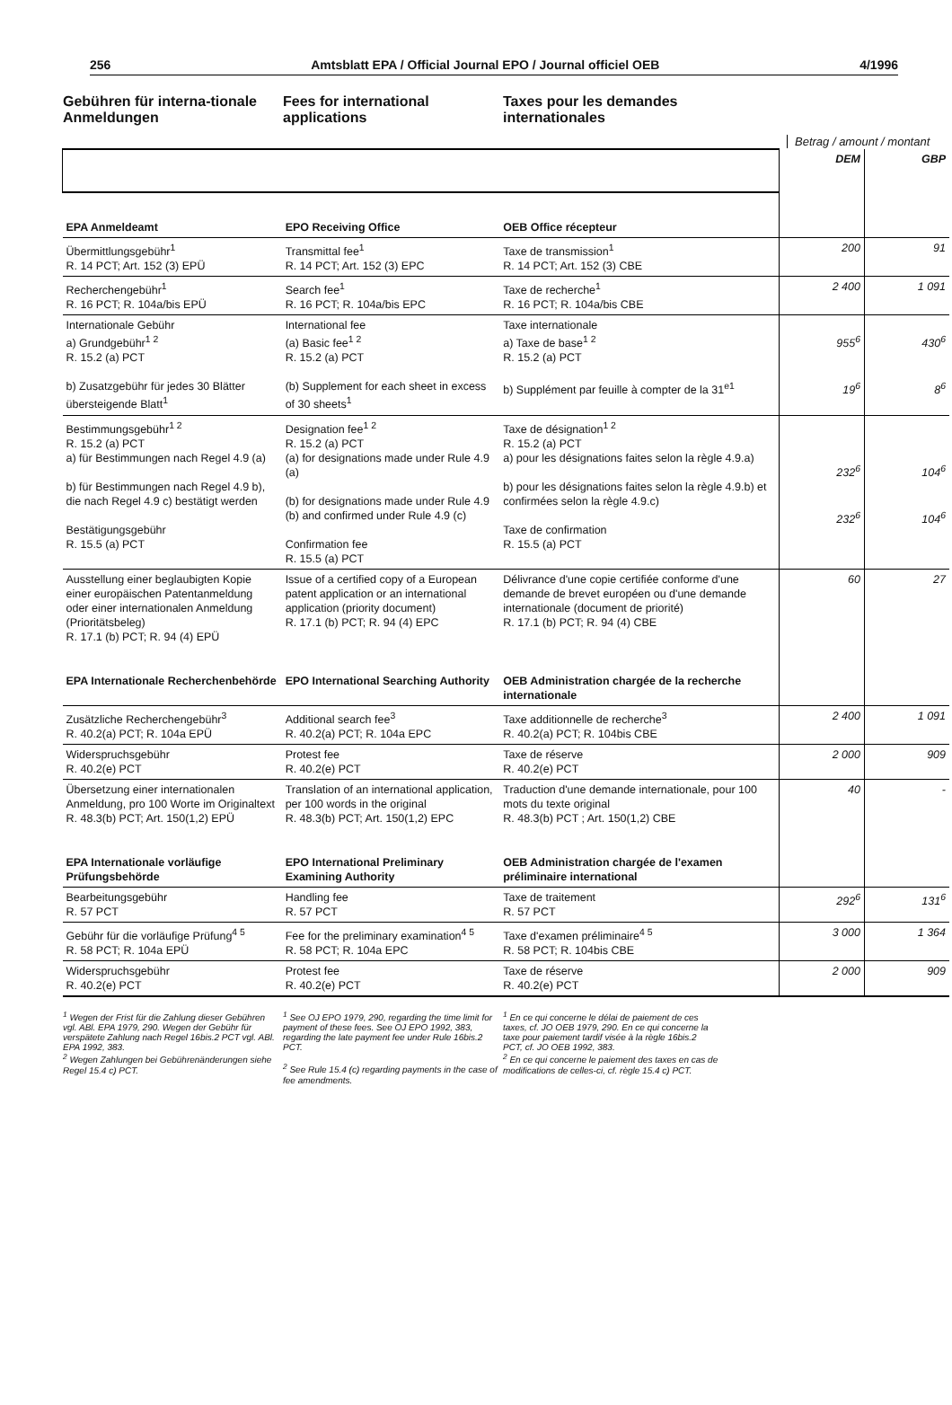256 Amtsblatt EPA / Official Journal EPO / Journal officiel OEB 4/1996
Gebühren für interna-tionale Anmeldungen
Fees for international applications
Taxes pour les demandes internationales
Betrag / amount / montant
| | | | DEM | GBP |
| EPA Anmeldeamt | EPO Receiving Office | OEB Office récepteur | | |
| Übermittlungsgebühr<sup>1</sup> R. 14 PCT; Art. 152 (3) EPÜ | Transmittal fee<sup>1</sup> R. 14 PCT; Art. 152 (3) EPC | Taxe de transmission<sup>1</sup> R. 14 PCT; Art. 152 (3) CBE | 200 | 91 |
| Recherchengebühr<sup>1</sup> R. 16 PCT; R. 104a/bis EPÜ | Search fee<sup>1</sup> R. 16 PCT; R. 104a/bis EPC | Taxe de recherche<sup>1</sup> R. 16 PCT; R. 104a/bis CBE | 2 400 | 1 091 |
| Internationale Gebühr a) Grundgebühr<sup>1 2</sup> R. 15.2 (a) PCT b) Zusatzgebühr für jedes 30 Blätter übersteigende Blatt<sup>1</sup> | International fee (a) Basic fee<sup>1 2</sup> R. 15.2 (a) PCT (b) Supplement for each sheet in excess of 30 sheets<sup>1</sup> | Taxe internationale a) Taxe de base<sup>1 2</sup> R. 15.2 (a) PCT b) Supplément par feuille à compter de la 31<sup>e1</sup> | 955<sup>6</sup> 19<sup>6</sup> | 430<sup>6</sup> 8<sup>6</sup> |
| Bestimmungsgebühr<sup>1 2</sup> R. 15.2 (a) PCT a) für Bestimmungen nach Regel 4.9 (a) b) für Bestimmungen nach Regel 4.9 b), die nach Regel 4.9 c) bestätigt werden Bestätigungsgebühr R. 15.5 (a) PCT | Designation fee<sup>1 2</sup> R. 15.2 (a) PCT (a) for designations made under Rule 4.9 (a) (b) for designations made under Rule 4.9 (b) and confirmed under Rule 4.9 (c) Confirmation fee R. 15.5 (a) PCT | Taxe de désignation<sup>1 2</sup> R. 15.2 (a) PCT a) pour les désignations faites selon la règle 4.9.a) b) pour les désignations faites selon la règle 4.9.b) et confirmées selon la règle 4.9.c) Taxe de confirmation R. 15.5 (a) PCT | 232<sup>6</sup> 232<sup>6</sup> | 104<sup>6</sup> 104<sup>6</sup> |
| Ausstellung einer beglaubigten Kopie einer europäischen Patentanmeldung oder einer internationalen Anmeldung (Prioritätsbeleg) R. 17.1 (b) PCT; R. 94 (4) EPÜ | Issue of a certified copy of a European patent application or an international application (priority document) R. 17.1 (b) PCT; R. 94 (4) EPC | Délivrance d'une copie certifiée conforme d'une demande de brevet européen ou d'une demande internationale (document de priorité) R. 17.1 (b) PCT; R. 94 (4) CBE | 60 | 27 |
| EPA Internationale Recherchenbehörde | EPO International Searching Authority | OEB Administration chargée de la recherche internationale | | |
| Zusätzliche Recherchengebühr<sup>3</sup> R. 40.2(a) PCT; R. 104a EPÜ | Additional search fee<sup>3</sup> R. 40.2(a) PCT; R. 104a EPC | Taxe additionnelle de recherche<sup>3</sup> R. 40.2(a) PCT; R. 104bis CBE | 2 400 | 1 091 |
| Widerspruchsgebühr R. 40.2(e) PCT | Protest fee R. 40.2(e) PCT | Taxe de réserve R. 40.2(e) PCT | 2 000 | 909 |
| Übersetzung einer internationalen Anmeldung, pro 100 Worte im Originaltext R. 48.3(b) PCT; Art. 150(1,2) EPÜ | Translation of an international application, per 100 words in the original R. 48.3(b) PCT; Art. 150(1,2) EPC | Traduction d'une demande internationale, pour 100 mots du texte original R. 48.3(b) PCT ; Art. 150(1,2) CBE | 40 | - |
| EPA Internationale vorläufige Prüfungsbehörde | EPO International Preliminary Examining Authority | OEB Administration chargée de l'examen préliminaire international | | |
| Bearbeitungsgebühr R. 57 PCT | Handling fee R. 57 PCT | Taxe de traitement R. 57 PCT | 292<sup>6</sup> | 131<sup>6</sup> |
| Gebühr für die vorläufige Prüfung<sup>4 5</sup> R. 58 PCT; R. 104a EPÜ | Fee for the preliminary examination<sup>4 5</sup> R. 58 PCT; R. 104a EPC | Taxe d'examen préliminaire<sup>4 5</sup> R. 58 PCT; R. 104bis CBE | 3 000 | 1 364 |
| Widerspruchsgebühr R. 40.2(e) PCT | Protest fee R. 40.2(e) PCT | Taxe de réserve R. 40.2(e) PCT | 2 000 | 909 |
<sup>1</sup> Wegen der Frist für die Zahlung dieser Gebühren vgl. ABl. EPA 1979, 290. Wegen der Gebühr für verspätete Zahlung nach Regel 16bis.2 PCT vgl. ABl. EPA 1992, 383.
<sup>2</sup> Wegen Zahlungen bei Gebührenänderungen siehe Regel 15.4 c) PCT.
<sup>1</sup> See OJ EPO 1979, 290, regarding the time limit for payment of these fees. See OJ EPO 1992, 383, regarding the late payment fee under Rule 16bis.2 PCT.
<sup>2</sup> See Rule 15.4 (c) regarding payments in the case of fee amendments.
<sup>1</sup> En ce qui concerne le délai de paiement de ces taxes, cf. JO OEB 1979, 290. En ce qui concerne la taxe pour paiement tardif visée à la règle 16bis.2 PCT, cf. JO OEB 1992, 383.
<sup>2</sup> En ce qui concerne le paiement des taxes en cas de modifications de celles-ci, cf. règle 15.4 c) PCT.